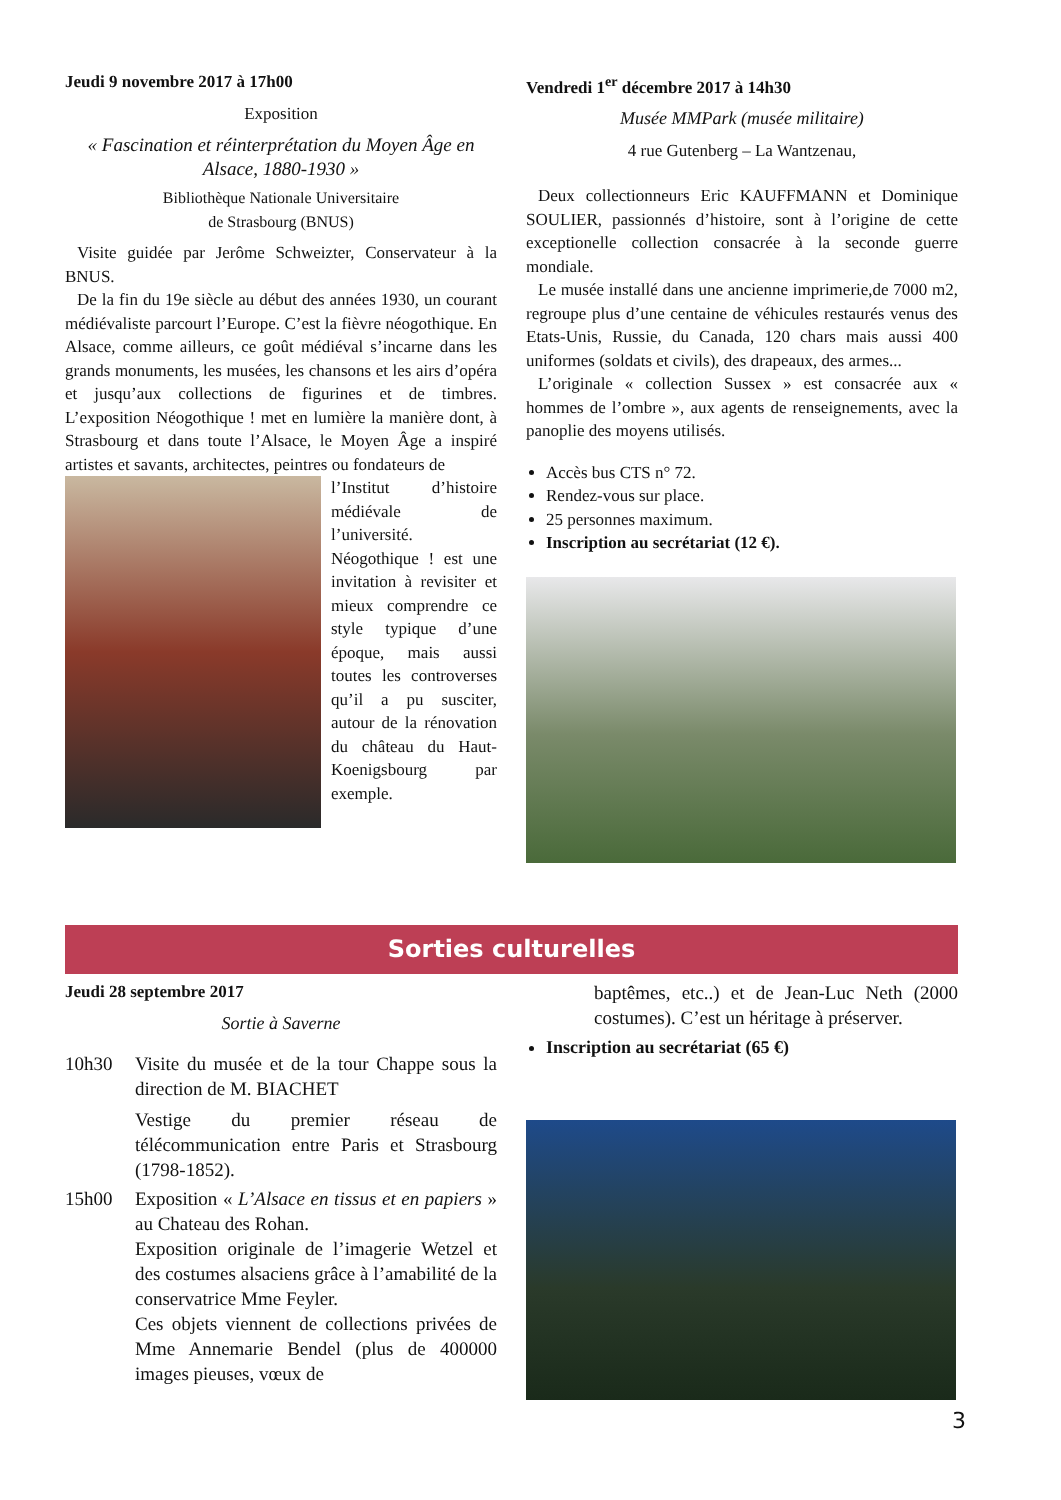Jeudi 9 novembre 2017 à 17h00
Exposition
« Fascination et réinterprétation du Moyen Âge en Alsace, 1880-1930 »
Bibliothèque Nationale Universitaire
de Strasbourg (BNUS)
Visite guidée par Jerôme Schweizter, Conservateur à la BNUS.
De la fin du 19e siècle au début des années 1930, un courant médiévaliste parcourt l’Europe. C’est la fièvre néogothique. En Alsace, comme ailleurs, ce goût médiéval s’incarne dans les grands monuments, les musées, les chansons et les airs d’opéra et jusqu’aux collections de figurines et de timbres. L’exposition Néogothique ! met en lumière la manière dont, à Strasbourg et dans toute l’Alsace, le Moyen Âge a inspiré artistes et savants, architectes, peintres ou fondateurs de
l’Institut d’histoire médiévale de l’université. Néogothique ! est une invitation à revisiter et mieux comprendre ce style typique d’une époque, mais aussi toutes les controverses qu’il a pu susciter, autour de la rénovation du château du Haut-Koenigsbourg par exemple.
Vendredi 1<sup>er</sup> décembre 2017 à 14h30
Musée MMPark (musée militaire)
4 rue Gutenberg – La Wantzenau,
Deux collectionneurs Eric KAUFFMANN et Dominique SOULIER, passionnés d’histoire, sont à l’origine de cette exceptionelle collection consacrée à la seconde guerre mondiale.
Le musée installé dans une ancienne imprimerie,de 7000 m2, regroupe plus d’une centaine de véhicules restaurés venus des Etats-Unis, Russie, du Canada, 120 chars mais aussi 400 uniformes (soldats et civils), des drapeaux, des armes...
L’originale « collection Sussex » est consacrée aux « hommes de l’ombre », aux agents de renseignements, avec la panoplie des moyens utilisés.
Accès bus CTS n° 72.
Rendez-vous sur place.
25 personnes maximum.
Inscription au secrétariat (12 €).
Sorties culturelles
Jeudi 28 septembre 2017
Sortie à Saverne
10h30 Visite du musée et de la tour Chappe sous la direction de M. BIACHET
Vestige du premier réseau de télécommunication entre Paris et Strasbourg (1798-1852).
15h00 Exposition « L’Alsace en tissus et en papiers » au Chateau des Rohan.
Exposition originale de l’imagerie Wetzel et des costumes alsaciens grâce à l’amabilité de la conservatrice Mme Feyler.
Ces objets viennent de collections privées de Mme Annemarie Bendel (plus de 400000 images pieuses, vœux de
baptêmes, etc..) et de Jean-Luc Neth (2000 costumes). C’est un héritage à préserver.
Inscription au secrétariat (65 €)
3